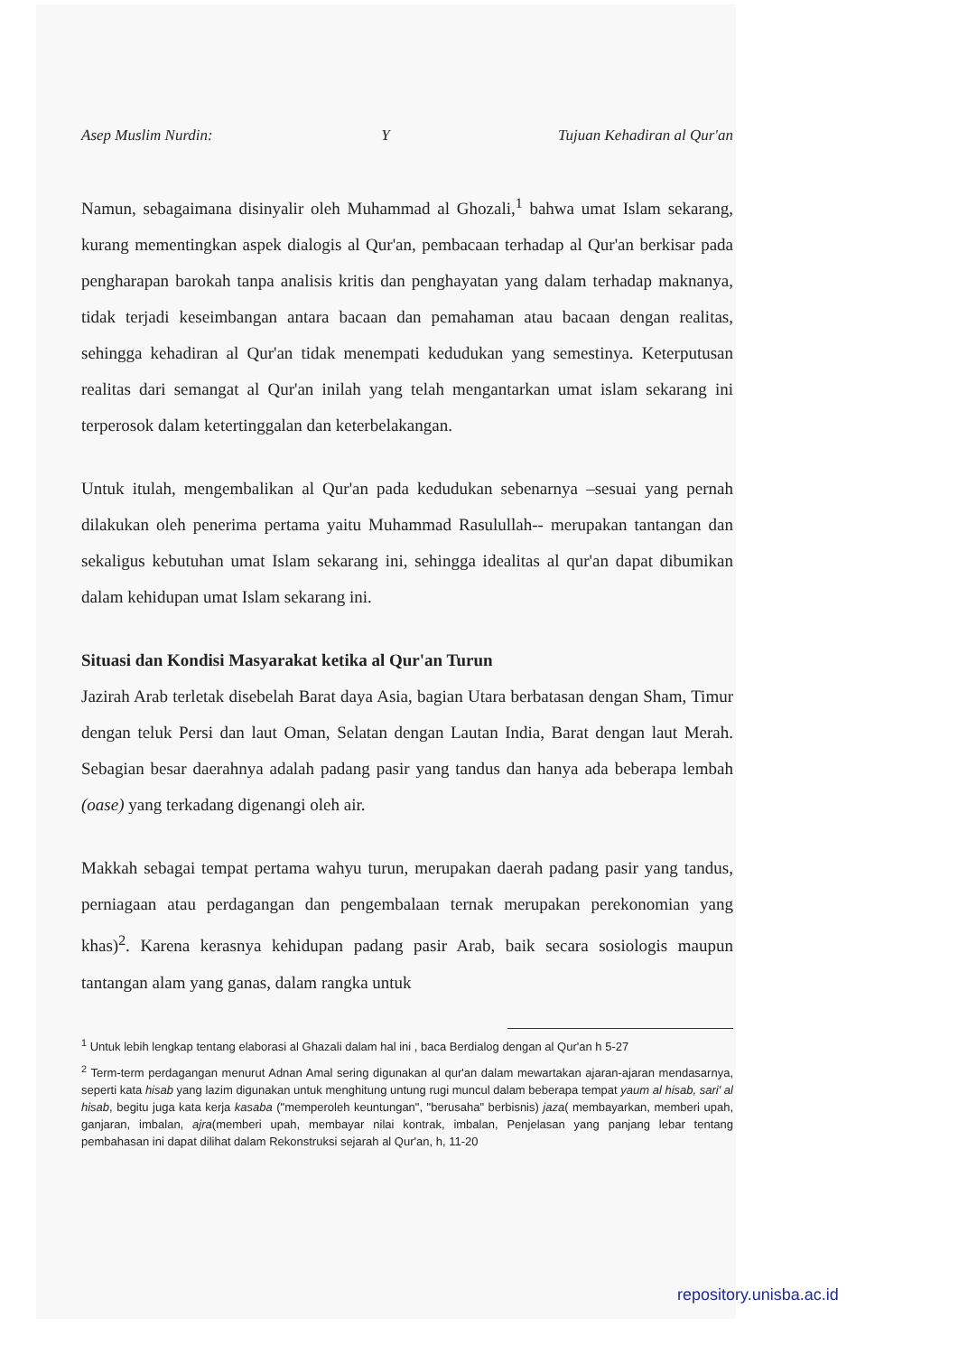Asep Muslim Nurdin: Y Tujuan Kehadiran al Qur'an
Namun, sebagaimana disinyalir oleh Muhammad al Ghozali,<sup>1</sup> bahwa umat Islam sekarang, kurang mementingkan aspek dialogis al Qur'an, pembacaan terhadap al Qur'an berkisar pada pengharapan barokah tanpa analisis kritis dan penghayatan yang dalam terhadap maknanya, tidak terjadi keseimbangan antara bacaan dan pemahaman atau bacaan dengan realitas, sehingga kehadiran al Qur'an tidak menempati kedudukan yang semestinya. Keterputusan realitas dari semangat al Qur'an inilah yang telah mengantarkan umat islam sekarang ini terperosok dalam ketertinggalan dan keterbelakangan.
Untuk itulah, mengembalikan al Qur'an pada kedudukan sebenarnya –sesuai yang pernah dilakukan oleh penerima pertama yaitu Muhammad Rasulullah-- merupakan tantangan dan sekaligus kebutuhan umat Islam sekarang ini, sehingga idealitas al qur'an dapat dibumikan dalam kehidupan umat Islam sekarang ini.
Situasi dan Kondisi Masyarakat ketika al Qur'an Turun
Jazirah Arab terletak disebelah Barat daya Asia, bagian Utara berbatasan dengan Sham, Timur dengan teluk Persi dan laut Oman, Selatan dengan Lautan India, Barat dengan laut Merah. Sebagian besar daerahnya adalah padang pasir yang tandus dan hanya ada beberapa lembah (oase) yang terkadang digenangi oleh air.
Makkah sebagai tempat pertama wahyu turun, merupakan daerah padang pasir yang tandus, perniagaan atau perdagangan dan pengembalaan ternak merupakan perekonomian yang khas)<sup>2</sup>. Karena kerasnya kehidupan padang pasir Arab, baik secara sosiologis maupun tantangan alam yang ganas, dalam rangka untuk
<sup>1</sup> Untuk lebih lengkap tentang elaborasi al Ghazali dalam hal ini , baca Berdialog dengan al Qur'an h 5-27
<sup>2</sup> Term-term perdagangan menurut Adnan Amal sering digunakan al qur'an dalam mewartakan ajaran-ajaran mendasarnya, seperti kata hisab yang lazim digunakan untuk menghitung untung rugi muncul dalam beberapa tempat yaum al hisab, sari' al hisab, begitu juga kata kerja kasaba ("memperoleh keuntungan", "berusaha" berbisnis) jaza( membayarkan, memberi upah, ganjaran, imbalan, ajra(memberi upah, membayar nilai kontrak, imbalan, Penjelasan yang panjang lebar tentang pembahasan ini dapat dilihat dalam Rekonstruksi sejarah al Qur'an, h, 11-20
repository.unisba.ac.id